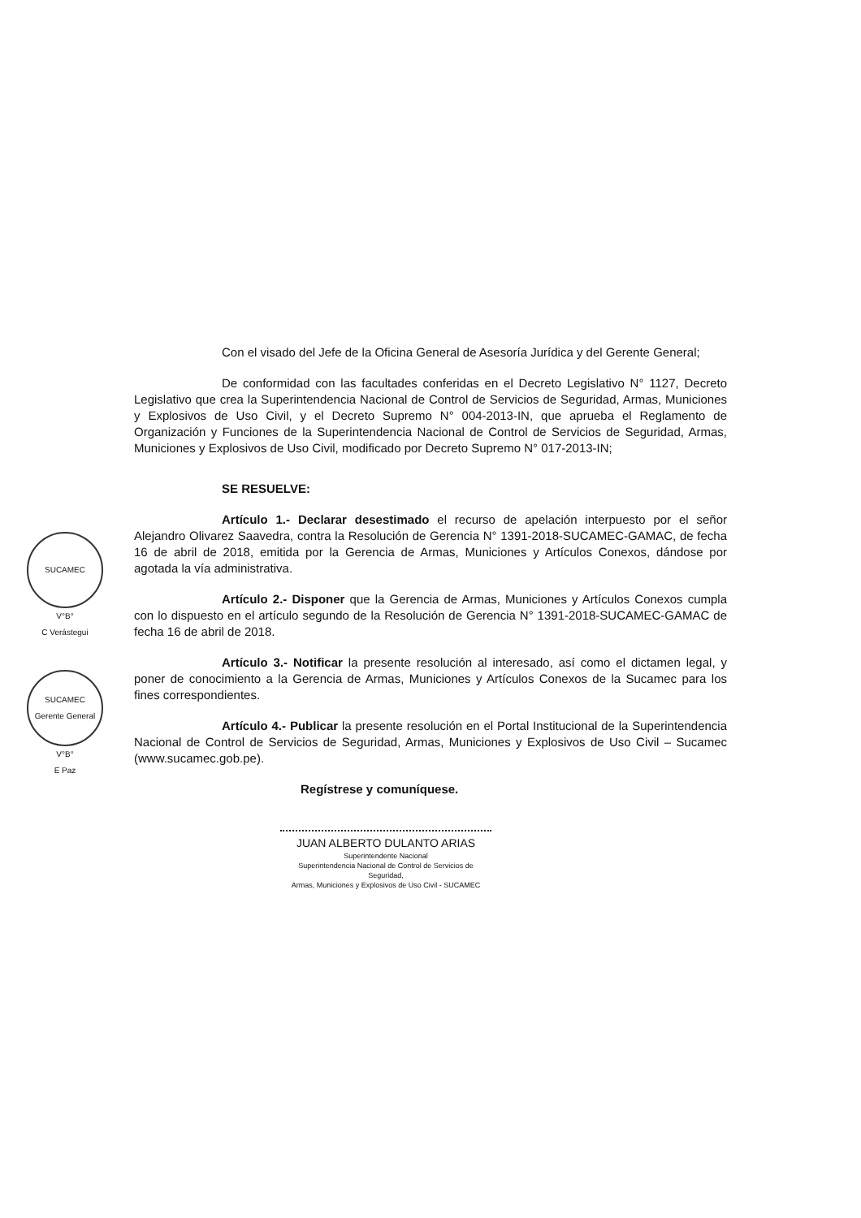SUCAMEC
V°B°
C Verástegui
SUCAMEC
Gerente General
V°B°
E Paz
Con el visado del Jefe de la Oficina General de Asesoría Jurídica y del Gerente General;
De conformidad con las facultades conferidas en el Decreto Legislativo N° 1127, Decreto Legislativo que crea la Superintendencia Nacional de Control de Servicios de Seguridad, Armas, Municiones y Explosivos de Uso Civil, y el Decreto Supremo N° 004-2013-IN, que aprueba el Reglamento de Organización y Funciones de la Superintendencia Nacional de Control de Servicios de Seguridad, Armas, Municiones y Explosivos de Uso Civil, modificado por Decreto Supremo N° 017-2013-IN;
SE RESUELVE:
Artículo 1.- Declarar desestimado el recurso de apelación interpuesto por el señor Alejandro Olivarez Saavedra, contra la Resolución de Gerencia N° 1391-2018-SUCAMEC-GAMAC, de fecha 16 de abril de 2018, emitida por la Gerencia de Armas, Municiones y Artículos Conexos, dándose por agotada la vía administrativa.
Artículo 2.- Disponer que la Gerencia de Armas, Municiones y Artículos Conexos cumpla con lo dispuesto en el artículo segundo de la Resolución de Gerencia N° 1391-2018-SUCAMEC-GAMAC de fecha 16 de abril de 2018.
Artículo 3.- Notificar la presente resolución al interesado, así como el dictamen legal, y poner de conocimiento a la Gerencia de Armas, Municiones y Artículos Conexos de la Sucamec para los fines correspondientes.
Artículo 4.- Publicar la presente resolución en el Portal Institucional de la Superintendencia Nacional de Control de Servicios de Seguridad, Armas, Municiones y Explosivos de Uso Civil – Sucamec (www.sucamec.gob.pe).
Regístrese y comuníquese.
JUAN ALBERTO DULANTO ARIAS
Superintendente Nacional
Superintendencia Nacional de Control de Servicios de Seguridad,
Armas, Municiones y Explosivos de Uso Civil - SUCAMEC